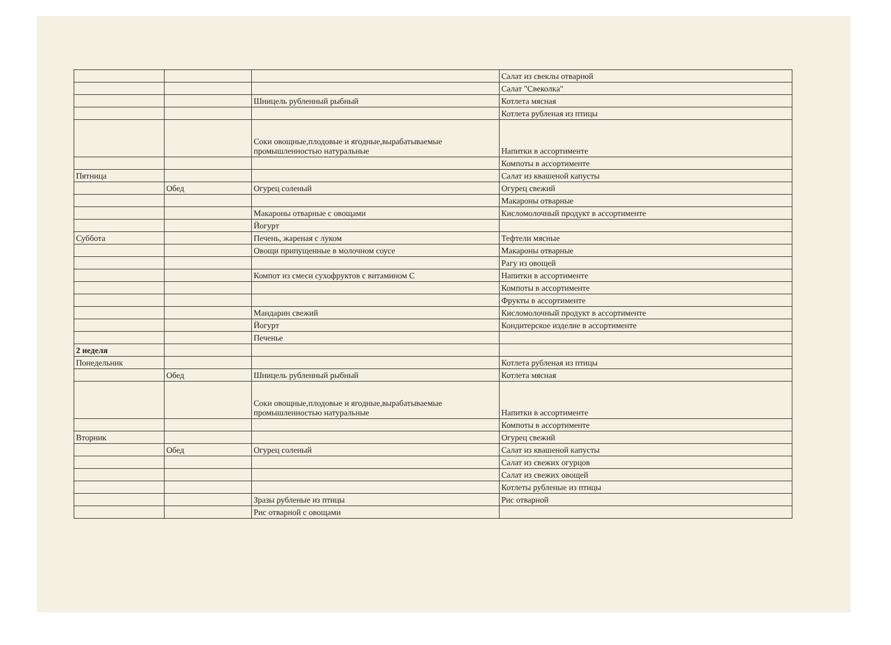| | | | Салат из свеклы отварной |
| | | | Салат "Свеколка" |
| | | Шницель рубленный рыбный | Котлета мясная |
| | | | Котлета рубленая из птицы |
| | | Соки овощные,плодовые и ягодные,вырабатываемые промышленностью натуральные | Напитки в ассортименте |
| | | | Компоты в ассортименте |
| Пятница | | | Салат из квашеной капусты |
| | Обед | Огурец соленый | Огурец свежий |
| | | | Макароны отварные |
| | | Макароны отварные с овощами | Кисломолочный продукт в ассортименте |
| | | Йогурт | |
| Суббота | | Печень, жареная с луком | Тефтели мясные |
| | | Овощи припущенные в молочном соусе | Макароны отварные |
| | | | Рагу из овощей |
| | | Компот из смеси сухофруктов с витамином С | Напитки в ассортименте |
| | | | Компоты в ассортименте |
| | | | Фрукты в ассортименте |
| | | Мандарин свежий | Кисломолочный продукт в ассортименте |
| | | Йогурт | Кондитерское изделие в ассортименте |
| | | Печенье | |
| 2 неделя | | | |
| Понедельник | | | Котлета рубленая из птицы |
| | Обед | Шницель рубленный рыбный | Котлета мясная |
| | | Соки овощные,плодовые и ягодные,вырабатываемые промышленностью натуральные | Напитки в ассортименте |
| | | | Компоты в ассортименте |
| Вторник | | | Огурец свежий |
| | Обед | Огурец соленый | Салат из квашеной капусты |
| | | | Салат из свежих огурцов |
| | | | Салат из свежих овощей |
| | | | Котлеты рубленые из птицы |
| | | Зразы рубленые из птицы | Рис отварной |
| | | Рис отварной с овощами | |